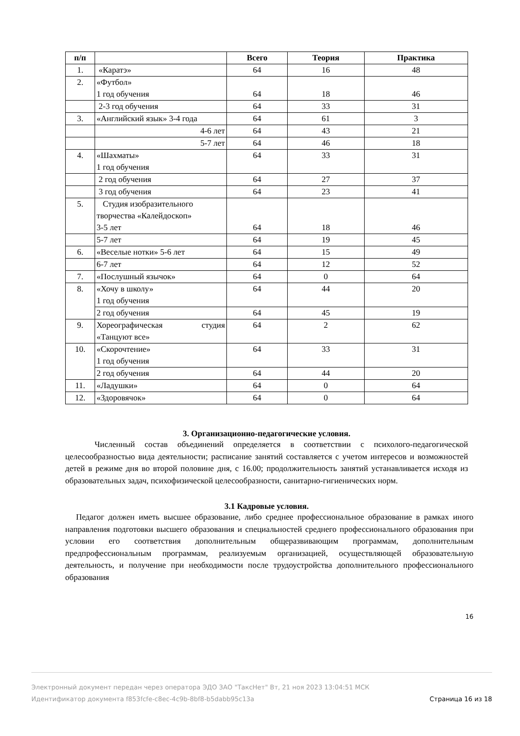| п/п | | Всего | Теория | Практика |
| --- | --- | --- | --- | --- |
| 1. | «Каратэ» | 64 | 16 | 48 |
| 2. | «Футбол» 1 год обучения | 64 | 18 | 46 |
| | 2-3 год обучения | 64 | 33 | 31 |
| 3. | «Английский язык» 3-4 года | 64 | 61 | 3 |
| | 4-6 лет | 64 | 43 | 21 |
| | 5-7 лет | 64 | 46 | 18 |
| 4. | «Шахматы» 1 год обучения | 64 | 33 | 31 |
| | 2 год обучения | 64 | 27 | 37 |
| | 3 год обучения | 64 | 23 | 41 |
| 5. | Студия изобразительного творчества «Калейдоскоп» 3-5 лет | 64 | 18 | 46 |
| | 5-7 лет | 64 | 19 | 45 |
| 6. | «Веселые нотки» 5-6 лет | 64 | 15 | 49 |
| | 6-7 лет | 64 | 12 | 52 |
| 7. | «Послушный язычок» | 64 | 0 | 64 |
| 8. | «Хочу в школу» 1 год обучения | 64 | 44 | 20 |
| | 2 год обучения | 64 | 45 | 19 |
| 9. | Хореографическая студия «Танцуют все» | 64 | 2 | 62 |
| 10. | «Скорочтение» 1 год обучения | 64 | 33 | 31 |
| | 2 год обучения | 64 | 44 | 20 |
| 11. | «Ладушки» | 64 | 0 | 64 |
| 12. | «Здоровячок» | 64 | 0 | 64 |
3. Организационно-педагогические условия.
Численный состав объединений определяется в соответствии с психолого-педагогической целесообразностью вида деятельности; расписание занятий составляется с учетом интересов и возможностей детей в режиме дня во второй половине дня, с 16.00; продолжительность занятий устанавливается исходя из образовательных задач, психофизической целесообразности, санитарно-гигиенических норм.
3.1 Кадровые условия.
Педагог должен иметь высшее образование, либо среднее профессиональное образование в рамках иного направления подготовки высшего образования и специальностей среднего профессионального образования при условии его соответствия дополнительным общеразвивающим программам, дополнительным предпрофессиональным программам, реализуемым организацией, осуществляющей образовательную деятельность, и получение при необходимости после трудоустройства дополнительного профессионального образования
16
Электронный документ передан через оператора ЭДО ЗАО "ТаксНет" Вт, 21 ноя 2023 13:04:51 МСК
Идентификатор документа f853fcfe-c8ec-4c9b-8bf8-b5dabb95c13a Страница 16 из 18